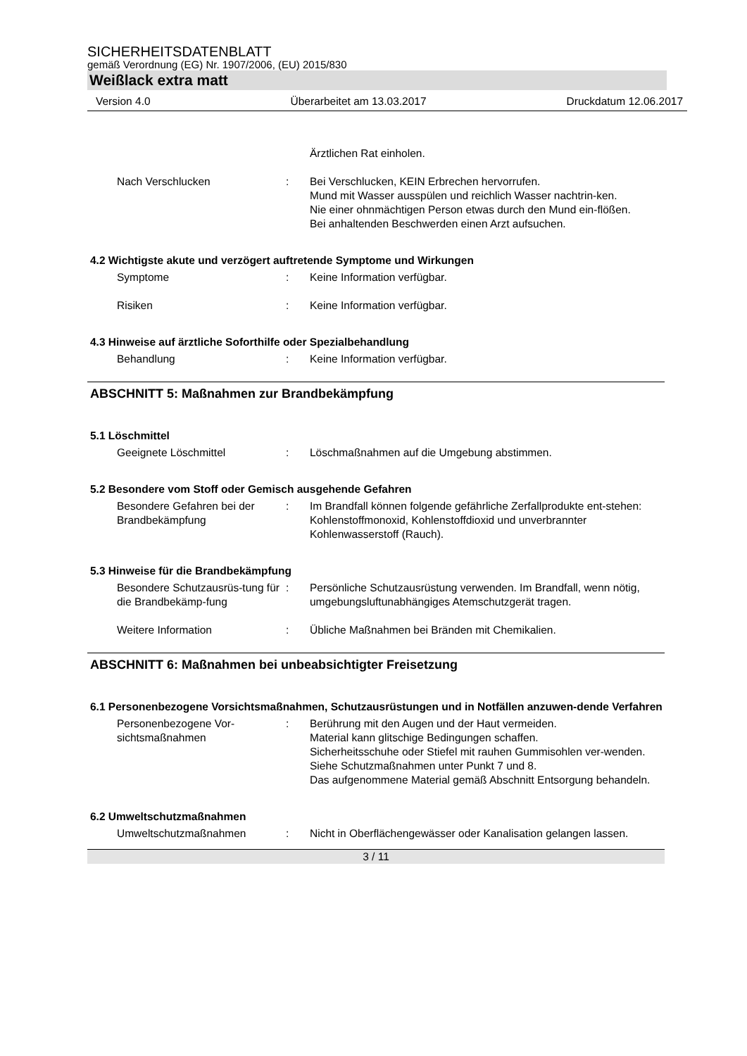SICHERHEITSDATENBLATT
gemäß Verordnung (EG) Nr. 1907/2006, (EU) 2015/830
Weißlack extra matt
Version 4.0 Überarbeitet am 13.03.2017 Druckdatum 12.06.2017
Ärztlichen Rat einholen.
Nach Verschlucken : Bei Verschlucken, KEIN Erbrechen hervorrufen.
Mund mit Wasser ausspülen und reichlich Wasser nachtrin-ken.
Nie einer ohnmächtigen Person etwas durch den Mund ein-flößen.
Bei anhaltenden Beschwerden einen Arzt aufsuchen.
4.2 Wichtigste akute und verzögert auftretende Symptome und Wirkungen
Symptome : Keine Information verfügbar.
Risiken : Keine Information verfügbar.
4.3 Hinweise auf ärztliche Soforthilfe oder Spezialbehandlung
Behandlung : Keine Information verfügbar.
ABSCHNITT 5: Maßnahmen zur Brandbekämpfung
5.1 Löschmittel
Geeignete Löschmittel : Löschmaßnahmen auf die Umgebung abstimmen.
5.2 Besondere vom Stoff oder Gemisch ausgehende Gefahren
Besondere Gefahren bei der Brandbekämpfung
: Im Brandfall können folgende gefährliche Zerfallprodukte ent-stehen:
Kohlenstoffmonoxid, Kohlenstoffdioxid und unverbrannter Kohlenwasserstoff (Rauch).
5.3 Hinweise für die Brandbekämpfung
Besondere Schutzausrüs-tung für die Brandbekämp-fung
: Persönliche Schutzausrüstung verwenden. Im Brandfall, wenn nötig, umgebungsluftunabhängiges Atemschutzgerät tragen.
Weitere Information : Übliche Maßnahmen bei Bränden mit Chemikalien.
ABSCHNITT 6: Maßnahmen bei unbeabsichtigter Freisetzung
6.1 Personenbezogene Vorsichtsmaßnahmen, Schutzausrüstungen und in Notfällen anzuwen-dende Verfahren
Personenbezogene Vor-sichtsmaßnahmen
: Berührung mit den Augen und der Haut vermeiden.
Material kann glitschige Bedingungen schaffen.
Sicherheitsschuhe oder Stiefel mit rauhen Gummisohlen ver-wenden.
Siehe Schutzmaßnahmen unter Punkt 7 und 8.
Das aufgenommene Material gemäß Abschnitt Entsorgung behandeln.
6.2 Umweltschutzmaßnahmen
Umweltschutzmaßnahmen : Nicht in Oberflächengewässer oder Kanalisation gelangen lassen.
3 / 11